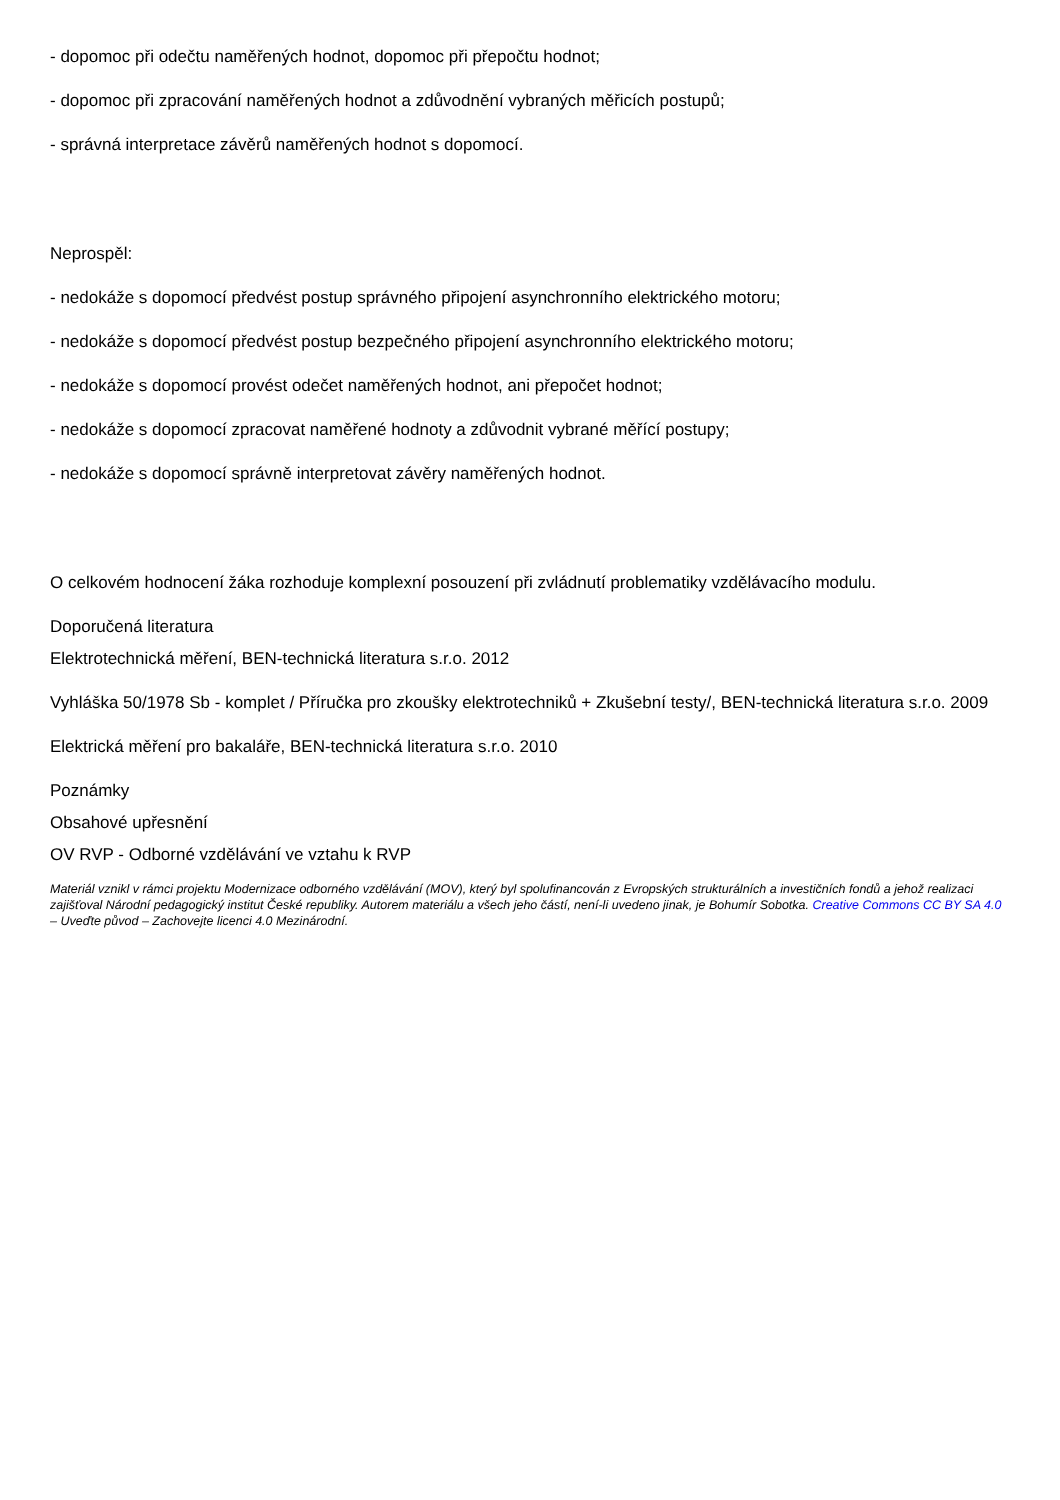- dopomoc při odečtu naměřených hodnot, dopomoc při přepočtu hodnot;
- dopomoc při zpracování naměřených hodnot a zdůvodnění vybraných měřicích postupů;
- správná interpretace závěrů naměřených hodnot s dopomocí.
Neprospěl:
- nedokáže s dopomocí předvést postup správného připojení asynchronního elektrického motoru;
- nedokáže s dopomocí předvést postup bezpečného připojení asynchronního elektrického motoru;
- nedokáže s dopomocí provést odečet naměřených hodnot, ani přepočet hodnot;
- nedokáže s dopomocí zpracovat naměřené hodnoty a zdůvodnit vybrané měřící postupy;
- nedokáže s dopomocí správně interpretovat závěry naměřených hodnot.
O celkovém hodnocení žáka rozhoduje komplexní posouzení při zvládnutí problematiky vzdělávacího modulu.
Doporučená literatura
Elektrotechnická měření, BEN-technická literatura s.r.o. 2012
Vyhláška 50/1978 Sb - komplet / Příručka pro zkoušky elektrotechniků + Zkušební testy/, BEN-technická literatura s.r.o. 2009
Elektrická měření pro bakaláře, BEN-technická literatura s.r.o. 2010
Poznámky
Obsahové upřesnění
OV RVP - Odborné vzdělávání ve vztahu k RVP
Materiál vznikl v rámci projektu Modernizace odborného vzdělávání (MOV), který byl spolufinancován z Evropských strukturálních a investičních fondů a jehož realizaci zajišťoval Národní pedagogický institut České republiky. Autorem materiálu a všech jeho částí, není-li uvedeno jinak, je Bohumír Sobotka. Creative Commons CC BY SA 4.0 – Uveďte původ – Zachovejte licenci 4.0 Mezinárodní.